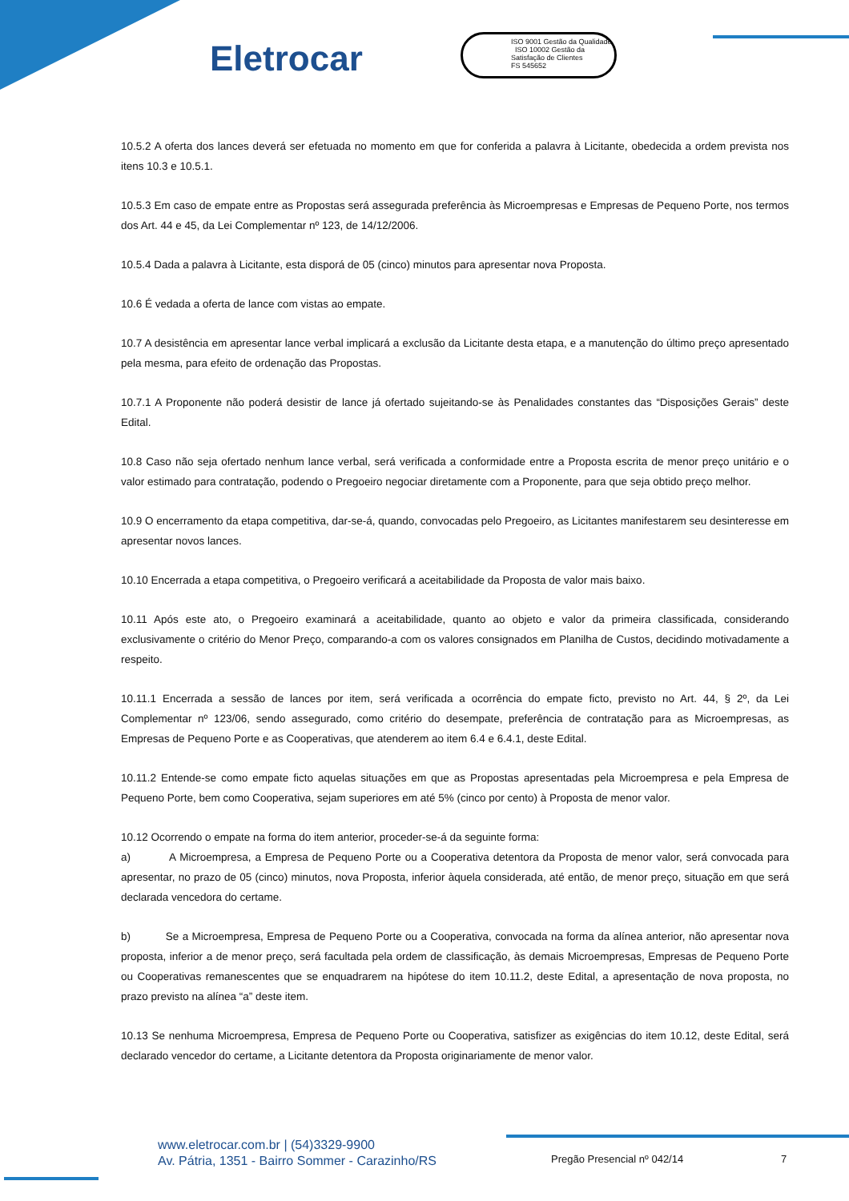Eletrocar
ISO 9001 Gestão da Qualidade ISO 10002 Gestão da Satisfação de Clientes
FS 545652
10.5.2 A oferta dos lances deverá ser efetuada no momento em que for conferida a palavra à Licitante, obedecida a ordem prevista nos itens 10.3 e 10.5.1.
10.5.3 Em caso de empate entre as Propostas será assegurada preferência às Microempresas e Empresas de Pequeno Porte, nos termos dos Art. 44 e 45, da Lei Complementar nº 123, de 14/12/2006.
10.5.4 Dada a palavra à Licitante, esta disporá de 05 (cinco) minutos para apresentar nova Proposta.
10.6 É vedada a oferta de lance com vistas ao empate.
10.7 A desistência em apresentar lance verbal implicará a exclusão da Licitante desta etapa, e a manutenção do último preço apresentado pela mesma, para efeito de ordenação das Propostas.
10.7.1 A Proponente não poderá desistir de lance já ofertado sujeitando-se às Penalidades constantes das “Disposições Gerais” deste Edital.
10.8 Caso não seja ofertado nenhum lance verbal, será verificada a conformidade entre a Proposta escrita de menor preço unitário e o valor estimado para contratação, podendo o Pregoeiro negociar diretamente com a Proponente, para que seja obtido preço melhor.
10.9 O encerramento da etapa competitiva, dar-se-á, quando, convocadas pelo Pregoeiro, as Licitantes manifestarem seu desinteresse em apresentar novos lances.
10.10 Encerrada a etapa competitiva, o Pregoeiro verificará a aceitabilidade da Proposta de valor mais baixo.
10.11 Após este ato, o Pregoeiro examinará a aceitabilidade, quanto ao objeto e valor da primeira classificada, considerando exclusivamente o critério do Menor Preço, comparando-a com os valores consignados em Planilha de Custos, decidindo motivadamente a respeito.
10.11.1 Encerrada a sessão de lances por item, será verificada a ocorrência do empate ficto, previsto no Art. 44, § 2º, da Lei Complementar nº 123/06, sendo assegurado, como critério do desempate, preferência de contratação para as Microempresas, as Empresas de Pequeno Porte e as Cooperativas, que atenderem ao item 6.4 e 6.4.1, deste Edital.
10.11.2 Entende-se como empate ficto aquelas situações em que as Propostas apresentadas pela Microempresa e pela Empresa de Pequeno Porte, bem como Cooperativa, sejam superiores em até 5% (cinco por cento) à Proposta de menor valor.
10.12 Ocorrendo o empate na forma do item anterior, proceder-se-á da seguinte forma:
a) A Microempresa, a Empresa de Pequeno Porte ou a Cooperativa detentora da Proposta de menor valor, será convocada para apresentar, no prazo de 05 (cinco) minutos, nova Proposta, inferior àquela considerada, até então, de menor preço, situação em que será declarada vencedora do certame.
b) Se a Microempresa, Empresa de Pequeno Porte ou a Cooperativa, convocada na forma da alínea anterior, não apresentar nova proposta, inferior a de menor preço, será facultada pela ordem de classificação, às demais Microempresas, Empresas de Pequeno Porte ou Cooperativas remanescentes que se enquadrarem na hipótese do item 10.11.2, deste Edital, a apresentação de nova proposta, no prazo previsto na alínea “a” deste item.
10.13 Se nenhuma Microempresa, Empresa de Pequeno Porte ou Cooperativa, satisfizer as exigências do item 10.12, deste Edital, será declarado vencedor do certame, a Licitante detentora da Proposta originariamente de menor valor.
www.eletrocar.com.br | (54)3329-9900
Av. Pátria, 1351 - Bairro Sommer - Carazinho/RS
Pregão Presencial nº 042/14 7